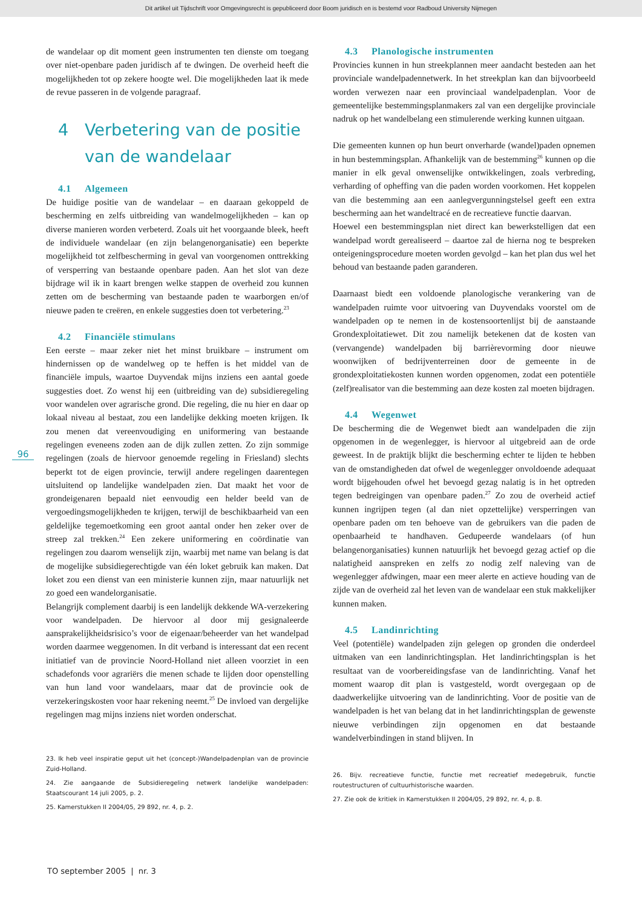Dit artikel uit Tijdschrift voor Omgevingsrecht is gepubliceerd door Boom juridisch en is bestemd voor Radboud University Nijmegen
96
de wandelaar op dit moment geen instrumenten ten dienste om toegang over niet-openbare paden juridisch af te dwingen. De overheid heeft die mogelijkheden tot op zekere hoogte wel. Die mogelijkheden laat ik mede de revue passeren in de volgende paragraaf.
4 Verbetering van de positie
van de wandelaar
4.1 Algemeen
De huidige positie van de wandelaar – en daaraan gekoppeld de bescherming en zelfs uitbreiding van wandelmogelijkheden – kan op diverse manieren worden verbeterd. Zoals uit het voorgaande bleek, heeft de individuele wandelaar (en zijn belangenorganisatie) een beperkte mogelijkheid tot zelfbescherming in geval van voorgenomen onttrekking of versperring van bestaande openbare paden. Aan het slot van deze bijdrage wil ik in kaart brengen welke stappen de overheid zou kunnen zetten om de bescherming van bestaande paden te waarborgen en/of nieuwe paden te creëren, en enkele suggesties doen tot verbetering.<sup>23</sup>
4.2 Financiële stimulans
Een eerste – maar zeker niet het minst bruikbare – instrument om hindernissen op de wandelweg op te heffen is het middel van de financiële impuls, waartoe Duyvendak mijns inziens een aantal goede suggesties doet. Zo wenst hij een (uitbreiding van de) subsidieregeling voor wandelen over agrarische grond. Die regeling, die nu hier en daar op lokaal niveau al bestaat, zou een landelijke dekking moeten krijgen. Ik zou menen dat vereenvoudiging en uniformering van bestaande regelingen eveneens zoden aan de dijk zullen zetten. Zo zijn sommige regelingen (zoals de hiervoor genoemde regeling in Friesland) slechts beperkt tot de eigen provincie, terwijl andere regelingen daarentegen uitsluitend op landelijke wandelpaden zien. Dat maakt het voor de grondeigenaren bepaald niet eenvoudig een helder beeld van de vergoedingsmogelijkheden te krijgen, terwijl de beschikbaarheid van een geldelijke tegemoetkoming een groot aantal onder hen zeker over de streep zal trekken.<sup>24</sup> Een zekere uniformering en coördinatie van regelingen zou daarom wenselijk zijn, waarbij met name van belang is dat de mogelijke subsidiegerechtigde van één loket gebruik kan maken. Dat loket zou een dienst van een ministerie kunnen zijn, maar natuurlijk net zo goed een wandelorganisatie.
Belangrijk complement daarbij is een landelijk dekkende WA-verzekering voor wandelpaden. De hiervoor al door mij gesignaleerde aansprakelijkheidsrisico’s voor de eigenaar/beheerder van het wandelpad worden daarmee weggenomen. In dit verband is interessant dat een recent initiatief van de provincie Noord-Holland niet alleen voorziet in een schadefonds voor agrariërs die menen schade te lijden door openstelling van hun land voor wandelaars, maar dat de provincie ook de verzekeringskosten voor haar rekening neemt.<sup>25</sup> De invloed van dergelijke regelingen mag mijns inziens niet worden onderschat.
23. Ik heb veel inspiratie geput uit het (concept-)Wandelpadenplan van de provincie Zuid-Holland.
24. Zie aangaande de Subsidieregeling netwerk landelijke wandelpaden: Staatscourant 14 juli 2005, p. 2.
25. Kamerstukken II 2004/05, 29 892, nr. 4, p. 2.
4.3 Planologische instrumenten
Provincies kunnen in hun streekplannen meer aandacht besteden aan het provinciale wandelpadennetwerk. In het streekplan kan dan bijvoorbeeld worden verwezen naar een provinciaal wandelpadenplan. Voor de gemeentelijke bestemmingsplanmakers zal van een dergelijke provinciale nadruk op het wandelbelang een stimulerende werking kunnen uitgaan.
Die gemeenten kunnen op hun beurt onverharde (wandel)paden opnemen in hun bestemmingsplan. Afhankelijk van de bestemming<sup>26</sup> kunnen op die manier in elk geval onwenselijke ontwikkelingen, zoals verbreding, verharding of opheffing van die paden worden voorkomen. Het koppelen van die bestemming aan een aanlegvergunningstelsel geeft een extra bescherming aan het wandeltracé en de recreatieve functie daarvan.
Hoewel een bestemmingsplan niet direct kan bewerkstelligen dat een wandelpad wordt gerealiseerd – daartoe zal de hierna nog te bespreken onteigeningsprocedure moeten worden gevolgd – kan het plan dus wel het behoud van bestaande paden garanderen.
Daarnaast biedt een voldoende planologische verankering van de wandelpaden ruimte voor uitvoering van Duyvendaks voorstel om de wandelpaden op te nemen in de kostensoortenlijst bij de aanstaande Grondexploitatiewet. Dit zou namelijk betekenen dat de kosten van (vervangende) wandelpaden bij barrièrevorming door nieuwe woonwijken of bedrijventerreinen door de gemeente in de grondexploitatiekosten kunnen worden opgenomen, zodat een potentiële (zelf)realisator van die bestemming aan deze kosten zal moeten bijdragen.
4.4 Wegenwet
De bescherming die de Wegenwet biedt aan wandelpaden die zijn opgenomen in de wegenlegger, is hiervoor al uitgebreid aan de orde geweest. In de praktijk blijkt die bescherming echter te lijden te hebben van de omstandigheden dat ofwel de wegenlegger onvoldoende adequaat wordt bijgehouden ofwel het bevoegd gezag nalatig is in het optreden tegen bedreigingen van openbare paden.<sup>27</sup> Zo zou de overheid actief kunnen ingrijpen tegen (al dan niet opzettelijke) versperringen van openbare paden om ten behoeve van de gebruikers van die paden de openbaarheid te handhaven. Gedupeerde wandelaars (of hun belangenorganisaties) kunnen natuurlijk het bevoegd gezag actief op die nalatigheid aanspreken en zelfs zo nodig zelf naleving van de wegenlegger afdwingen, maar een meer alerte en actieve houding van de zijde van de overheid zal het leven van de wandelaar een stuk makkelijker kunnen maken.
4.5 Landinrichting
Veel (potentiële) wandelpaden zijn gelegen op gronden die onderdeel uitmaken van een landinrichtingsplan. Het landinrichtingsplan is het resultaat van de voorbereidingsfase van de landinrichting. Vanaf het moment waarop dit plan is vastgesteld, wordt overgegaan op de daadwerkelijke uitvoering van de landinrichting. Voor de positie van de wandelpaden is het van belang dat in het landinrichtingsplan de gewenste nieuwe verbindingen zijn opgenomen en dat bestaande wandelverbindingen in stand blijven. In
26. Bijv. recreatieve functie, functie met recreatief medegebruik, functie routestructuren of cultuurhistorische waarden.
27. Zie ook de kritiek in Kamerstukken II 2004/05, 29 892, nr. 4, p. 8.
TO september 2005 | nr. 3